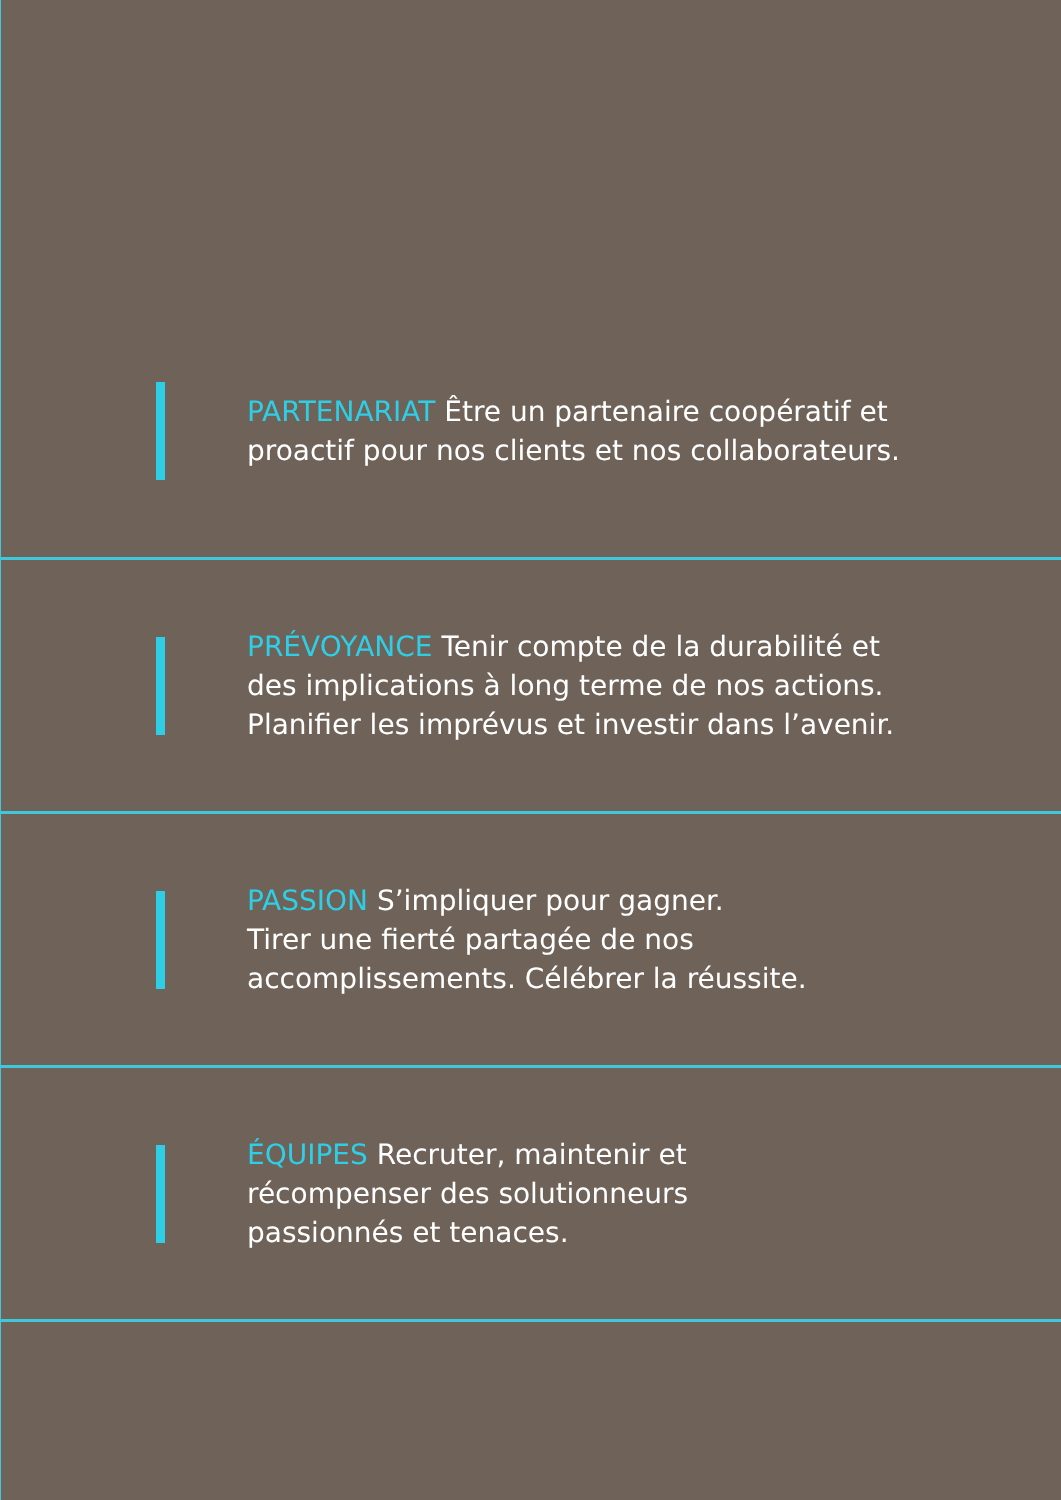PARTENARIAT Être un partenaire coopératif et
proactif pour nos clients et nos collaborateurs.
PRÉVOYANCE Tenir compte de la durabilité et
des implications à long terme de nos actions.
Planifier les imprévus et investir dans l’avenir.
PASSION S’impliquer pour gagner.
Tirer une fierté partagée de nos
accomplissements. Célébrer la réussite.
ÉQUIPES Recruter, maintenir et
récompenser des solutionneurs
passionnés et tenaces.